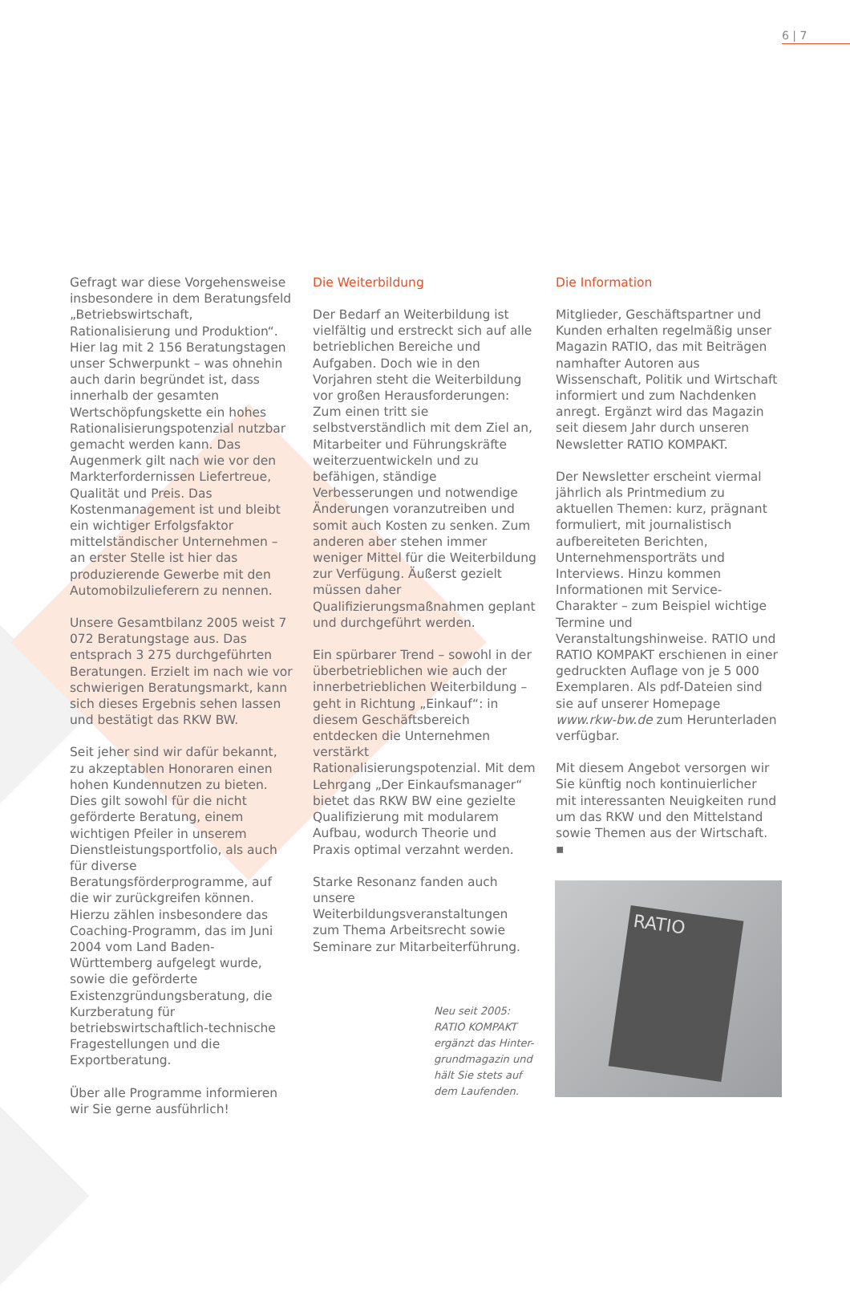6 | 7
Gefragt war diese Vorgehensweise insbesondere in dem Beratungsfeld „Betriebswirtschaft, Rationalisierung und Produktion“. Hier lag mit 2 156 Beratungstagen unser Schwerpunkt – was ohnehin auch darin begründet ist, dass innerhalb der gesamten Wertschöpfungskette ein hohes Rationalisierungspotenzial nutzbar gemacht werden kann. Das Augenmerk gilt nach wie vor den Markterfordernissen Liefertreue, Qualität und Preis. Das Kostenmanagement ist und bleibt ein wichtiger Erfolgsfaktor mittelständischer Unternehmen – an erster Stelle ist hier das produzierende Gewerbe mit den Automobilzulieferern zu nennen.
Unsere Gesamtbilanz 2005 weist 7 072 Beratungstage aus. Das entsprach 3 275 durchgeführten Beratungen. Erzielt im nach wie vor schwierigen Beratungsmarkt, kann sich dieses Ergebnis sehen lassen und bestätigt das RKW BW.
Seit jeher sind wir dafür bekannt, zu akzeptablen Honoraren einen hohen Kundennutzen zu bieten. Dies gilt sowohl für die nicht geförderte Beratung, einem wichtigen Pfeiler in unserem Dienstleistungsportfolio, als auch für diverse Beratungsförderprogramme, auf die wir zurückgreifen können. Hierzu zählen insbesondere das Coaching-Programm, das im Juni 2004 vom Land Baden-Württemberg aufgelegt wurde, sowie die geförderte Existenzgründungsberatung, die Kurzberatung für betriebswirtschaftlich-technische Fragestellungen und die Exportberatung.
Über alle Programme informieren wir Sie gerne ausführlich!
Die Weiterbildung
Der Bedarf an Weiterbildung ist vielfältig und erstreckt sich auf alle betrieblichen Bereiche und Aufgaben. Doch wie in den Vorjahren steht die Weiterbildung vor großen Herausforderungen: Zum einen tritt sie selbstverständlich mit dem Ziel an, Mitarbeiter und Führungskräfte weiterzuentwickeln und zu befähigen, ständige Verbesserungen und notwendige Änderungen voranzutreiben und somit auch Kosten zu senken. Zum anderen aber stehen immer weniger Mittel für die Weiterbildung zur Verfügung. Äußerst gezielt müssen daher Qualifizierungsmaßnahmen geplant und durchgeführt werden.
Ein spürbarer Trend – sowohl in der überbetrieblichen wie auch der innerbetrieblichen Weiterbildung – geht in Richtung „Einkauf“: in diesem Geschäftsbereich entdecken die Unternehmen verstärkt Rationalisierungspotenzial. Mit dem Lehrgang „Der Einkaufsmanager“ bietet das RKW BW eine gezielte Qualifizierung mit modularem Aufbau, wodurch Theorie und Praxis optimal verzahnt werden.
Starke Resonanz fanden auch unsere Weiterbildungsveranstaltungen zum Thema Arbeitsrecht sowie Seminare zur Mitarbeiterführung.
Die Information
Mitglieder, Geschäftspartner und Kunden erhalten regelmäßig unser Magazin RATIO, das mit Beiträgen namhafter Autoren aus Wissenschaft, Politik und Wirtschaft informiert und zum Nachdenken anregt. Ergänzt wird das Magazin seit diesem Jahr durch unseren Newsletter RATIO KOMPAKT.
Der Newsletter erscheint viermal jährlich als Printmedium zu aktuellen Themen: kurz, prägnant formuliert, mit journalistisch aufbereiteten Berichten, Unternehmensporträts und Interviews. Hinzu kommen Informationen mit Service-Charakter – zum Beispiel wichtige Termine und Veranstaltungshinweise. RATIO und RATIO KOMPAKT erschienen in einer gedruckten Auflage von je 5 000 Exemplaren. Als pdf-Dateien sind sie auf unserer Homepage www.rkw-bw.de zum Herunterladen verfügbar.
Mit diesem Angebot versorgen wir Sie künftig noch kontinuierlicher mit interessanten Neuigkeiten rund um das RKW und den Mittelstand sowie Themen aus der Wirtschaft. ▪
Neu seit 2005:
RATIO KOMPAKT
ergänzt das Hinter-
grundmagazin und
hält Sie stets auf
dem Laufenden.
RATIO